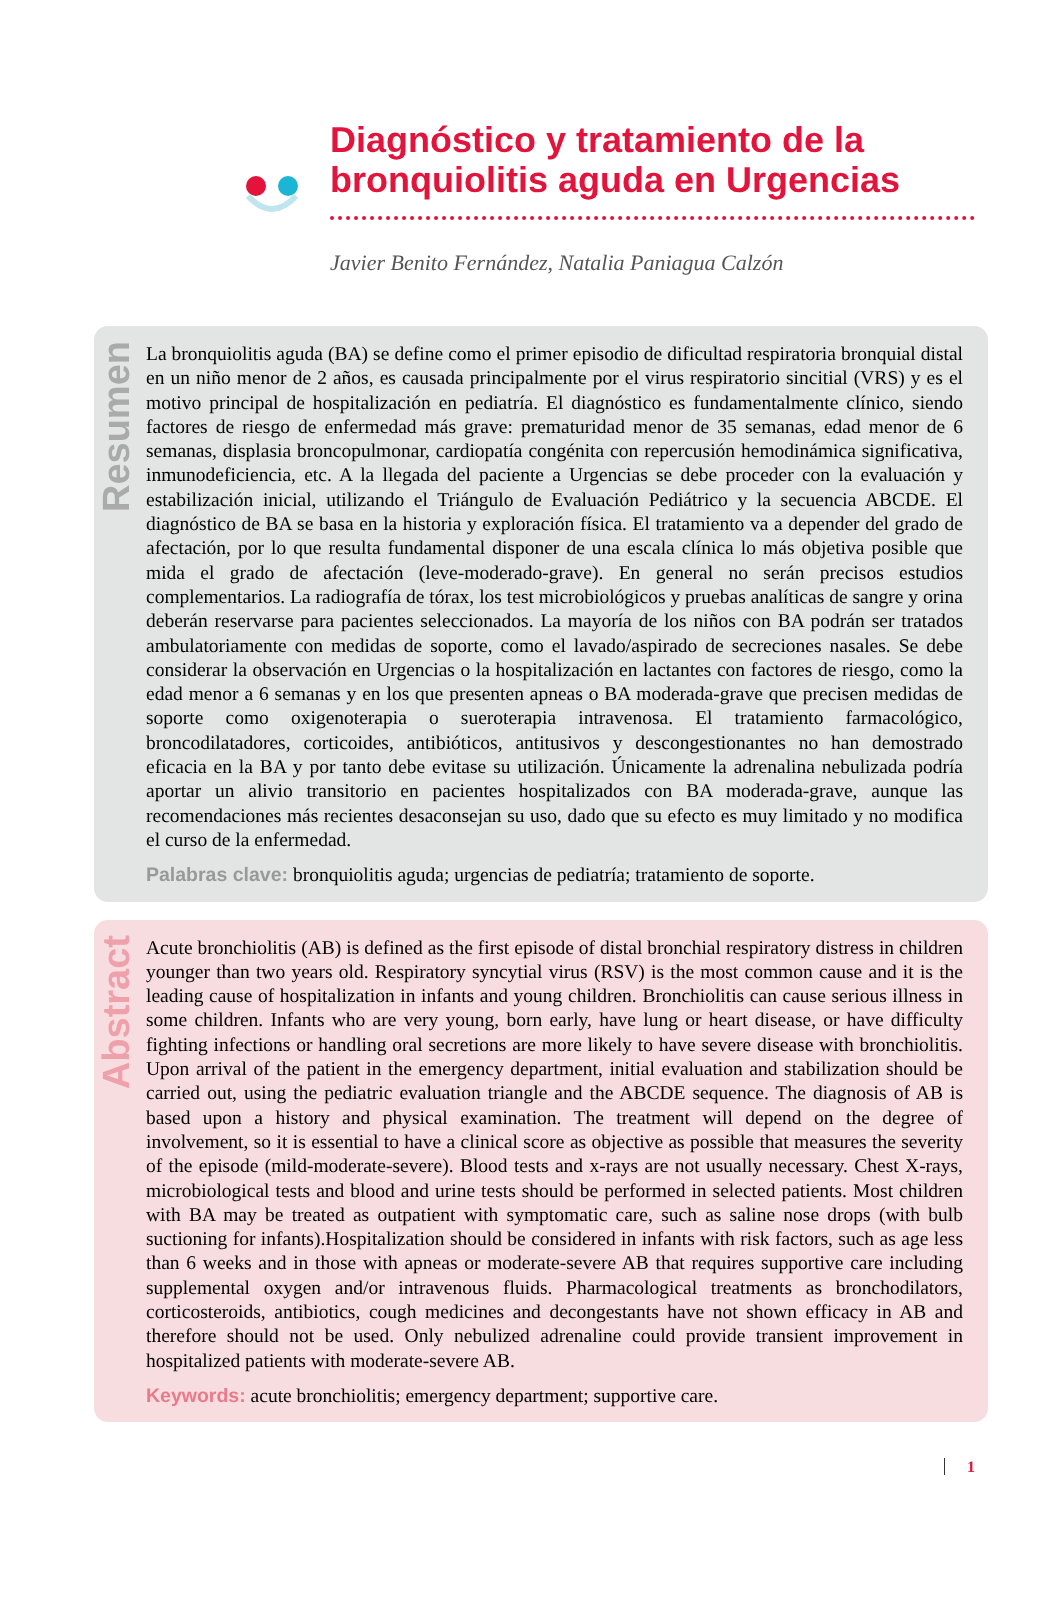Diagnóstico y tratamiento de la
bronquiolitis aguda en Urgencias
Javier Benito Fernández, Natalia Paniagua Calzón
Resumen
La bronquiolitis aguda (BA) se define como el primer episodio de dificultad respiratoria bronquial distal en un niño menor de 2 años, es causada principalmente por el virus respiratorio sincitial (VRS) y es el motivo principal de hospitalización en pediatría. El diagnóstico es fundamentalmente clínico, siendo factores de riesgo de enfermedad más grave: prematuridad menor de 35 semanas, edad menor de 6 semanas, displasia broncopulmonar, cardiopatía congénita con repercusión hemodinámica significativa, inmunodeficiencia, etc. A la llegada del paciente a Urgencias se debe proceder con la evaluación y estabilización inicial, utilizando el Triángulo de Evaluación Pediátrico y la secuencia ABCDE. El diagnóstico de BA se basa en la historia y exploración física. El tratamiento va a depender del grado de afectación, por lo que resulta fundamental disponer de una escala clínica lo más objetiva posible que mida el grado de afectación (leve-moderado-grave). En general no serán precisos estudios complementarios. La radiografía de tórax, los test microbiológicos y pruebas analíticas de sangre y orina deberán reservarse para pacientes seleccionados. La mayoría de los niños con BA podrán ser tratados ambulatoriamente con medidas de soporte, como el lavado/aspirado de secreciones nasales. Se debe considerar la observación en Urgencias o la hospitalización en lactantes con factores de riesgo, como la edad menor a 6 semanas y en los que presenten apneas o BA moderada-grave que precisen medidas de soporte como oxigenoterapia o sueroterapia intravenosa. El tratamiento farmacológico, broncodilatadores, corticoides, antibióticos, antitusivos y descongestionantes no han demostrado eficacia en la BA y por tanto debe evitase su utilización. Únicamente la adrenalina nebulizada podría aportar un alivio transitorio en pacientes hospitalizados con BA moderada-grave, aunque las recomendaciones más recientes desaconsejan su uso, dado que su efecto es muy limitado y no modifica el curso de la enfermedad.
Palabras clave: bronquiolitis aguda; urgencias de pediatría; tratamiento de soporte.
Abstract
Acute bronchiolitis (AB) is defined as the first episode of distal bronchial respiratory distress in children younger than two years old. Respiratory syncytial virus (RSV) is the most common cause and it is the leading cause of hospitalization in infants and young children. Bronchiolitis can cause serious illness in some children. Infants who are very young, born early, have lung or heart disease, or have difficulty fighting infections or handling oral secretions are more likely to have severe disease with bronchiolitis. Upon arrival of the patient in the emergency department, initial evaluation and stabilization should be carried out, using the pediatric evaluation triangle and the ABCDE sequence. The diagnosis of AB is based upon a history and physical examination. The treatment will depend on the degree of involvement, so it is essential to have a clinical score as objective as possible that measures the severity of the episode (mild-moderate-severe). Blood tests and x-rays are not usually necessary. Chest X-rays, microbiological tests and blood and urine tests should be performed in selected patients. Most children with BA may be treated as outpatient with symptomatic care, such as saline nose drops (with bulb suctioning for infants).Hospitalization should be considered in infants with risk factors, such as age less than 6 weeks and in those with apneas or moderate-severe AB that requires supportive care including supplemental oxygen and/or intravenous fluids. Pharmacological treatments as bronchodilators, corticosteroids, antibiotics, cough medicines and decongestants have not shown efficacy in AB and therefore should not be used. Only nebulized adrenaline could provide transient improvement in hospitalized patients with moderate-severe AB.
Keywords: acute bronchiolitis; emergency department; supportive care.
1